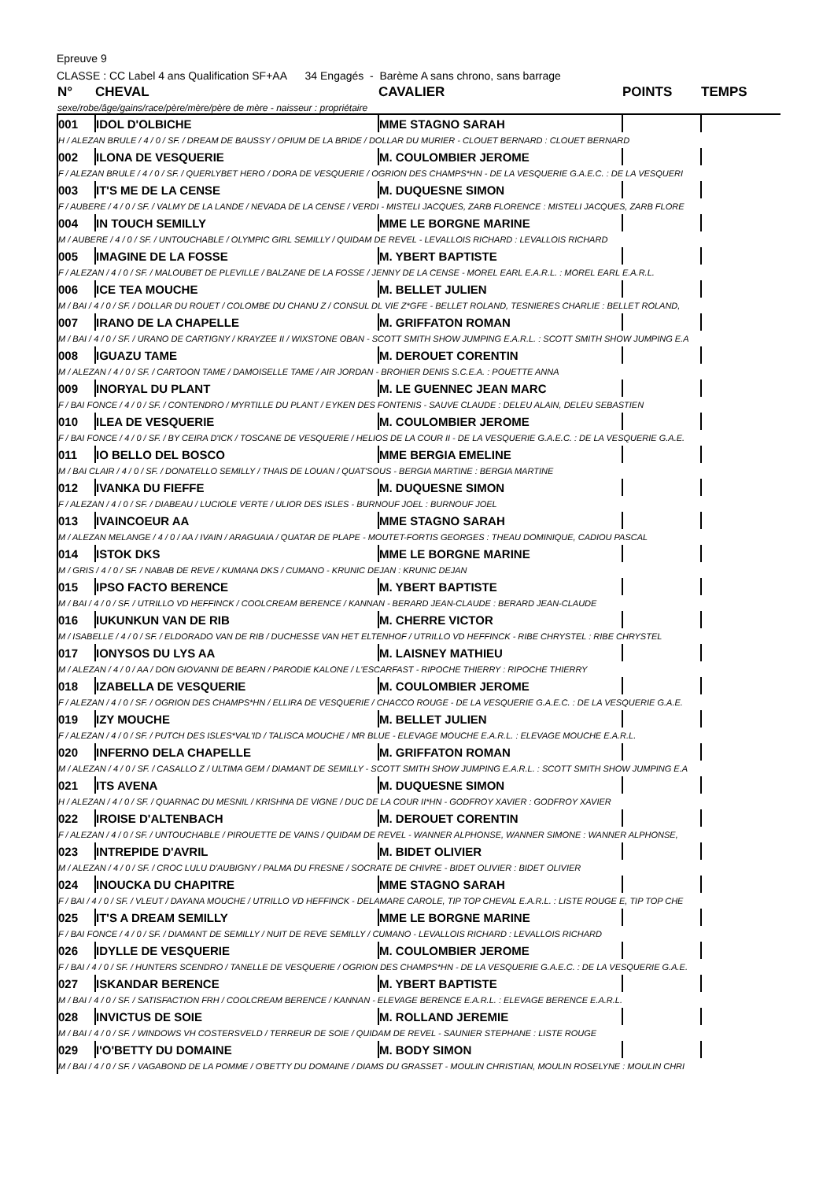Epreuve 9
CLASSE : CC Label 4 ans Qualification SF+AA 34 Engagés - Barème A sans chrono, sans barrage
| N° | CHEVAL | CAVALIER | POINTS | TEMPS |
| --- | --- | --- | --- | --- |
| sexe/robe/âge/gains/race/père/mère/père de mère - naisseur : propriétaire | | | | |
| 001 | IDOL D'OLBICHE | MME STAGNO SARAH | | |
| H / ALEZAN BRULE / 4 / 0 / SF. / DREAM DE BAUSSY / OPIUM DE LA BRIDE / DOLLAR DU MURIER - CLOUET BERNARD : CLOUET BERNARD | | | | |
| 002 | ILONA DE VESQUERIE | M. COULOMBIER JEROME | | |
| F / ALEZAN BRULE / 4 / 0 / SF. / QUERLYBET HERO / DORA DE VESQUERIE / OGRION DES CHAMPS*HN - DE LA VESQUERIE G.A.E.C. : DE LA VESQUERI | | | | |
| 003 | IT'S ME DE LA CENSE | M. DUQUESNE SIMON | | |
| F / AUBERE / 4 / 0 / SF. / VALMY DE LA LANDE / NEVADA DE LA CENSE / VERDI - MISTELI JACQUES, ZARB FLORENCE : MISTELI JACQUES, ZARB FLORE | | | | |
| 004 | IN TOUCH SEMILLY | MME LE BORGNE MARINE | | |
| M / AUBERE / 4 / 0 / SF. / UNTOUCHABLE / OLYMPIC GIRL SEMILLY / QUIDAM DE REVEL - LEVALLOIS RICHARD : LEVALLOIS RICHARD | | | | |
| 005 | IMAGINE DE LA FOSSE | M. YBERT BAPTISTE | | |
| F / ALEZAN / 4 / 0 / SF. / MALOUBET DE PLEVILLE / BALZANE DE LA FOSSE / JENNY DE LA CENSE - MOREL EARL E.A.R.L. : MOREL EARL E.A.R.L. | | | | |
| 006 | ICE TEA MOUCHE | M. BELLET JULIEN | | |
| M / BAI / 4 / 0 / SF. / DOLLAR DU ROUET / COLOMBE DU CHANU Z / CONSUL DL VIE Z*GFE - BELLET ROLAND, TESNIERES CHARLIE : BELLET ROLAND, | | | | |
| 007 | IRANO DE LA CHAPELLE | M. GRIFFATON ROMAN | | |
| M / BAI / 4 / 0 / SF. / URANO DE CARTIGNY / KRAYZEE II / WIXSTONE OBAN - SCOTT SMITH SHOW JUMPING E.A.R.L. : SCOTT SMITH SHOW JUMPING E.A | | | | |
| 008 | IGUAZU TAME | M. DEROUET CORENTIN | | |
| M / ALEZAN / 4 / 0 / SF. / CARTOON TAME / DAMOISELLE TAME / AIR JORDAN - BROHIER DENIS S.C.E.A. : POUETTE ANNA | | | | |
| 009 | INORYAL DU PLANT | M. LE GUENNEC JEAN MARC | | |
| F / BAI FONCE / 4 / 0 / SF. / CONTENDRO / MYRTILLE DU PLANT / EYKEN DES FONTENIS - SAUVE CLAUDE : DELEU ALAIN, DELEU SEBASTIEN | | | | |
| 010 | ILEA DE VESQUERIE | M. COULOMBIER JEROME | | |
| F / BAI FONCE / 4 / 0 / SF. / BY CEIRA D'ICK / TOSCANE DE VESQUERIE / HELIOS DE LA COUR II - DE LA VESQUERIE G.A.E.C. : DE LA VESQUERIE G.A.E. | | | | |
| 011 | IO BELLO DEL BOSCO | MME BERGIA EMELINE | | |
| M / BAI CLAIR / 4 / 0 / SF. / DONATELLO SEMILLY / THAIS DE LOUAN / QUAT'SOUS - BERGIA MARTINE : BERGIA MARTINE | | | | |
| 012 | IVANKA DU FIEFFE | M. DUQUESNE SIMON | | |
| F / ALEZAN / 4 / 0 / SF. / DIABEAU / LUCIOLE VERTE / ULIOR DES ISLES - BURNOUF JOEL : BURNOUF JOEL | | | | |
| 013 | IVAINCOEUR AA | MME STAGNO SARAH | | |
| M / ALEZAN MELANGE / 4 / 0 / AA / IVAIN / ARAGUAIA / QUATAR DE PLAPE - MOUTET-FORTIS GEORGES : THEAU DOMINIQUE, CADIOU PASCAL | | | | |
| 014 | ISTOK DKS | MME LE BORGNE MARINE | | |
| M / GRIS / 4 / 0 / SF. / NABAB DE REVE / KUMANA DKS / CUMANO - KRUNIC DEJAN : KRUNIC DEJAN | | | | |
| 015 | IPSO FACTO BERENCE | M. YBERT BAPTISTE | | |
| M / BAI / 4 / 0 / SF. / UTRILLO VD HEFFINCK / COOLCREAM BERENCE / KANNAN - BERARD JEAN-CLAUDE : BERARD JEAN-CLAUDE | | | | |
| 016 | IUKUNKUN VAN DE RIB | M. CHERRE VICTOR | | |
| M / ISABELLE / 4 / 0 / SF. / ELDORADO VAN DE RIB / DUCHESSE VAN HET ELTENHOF / UTRILLO VD HEFFINCK - RIBE CHRYSTEL : RIBE CHRYSTEL | | | | |
| 017 | IONYSOS DU LYS AA | M. LAISNEY MATHIEU | | |
| M / ALEZAN / 4 / 0 / AA / DON GIOVANNI DE BEARN / PARODIE KALONE / L'ESCARFAST - RIPOCHE THIERRY : RIPOCHE THIERRY | | | | |
| 018 | IZABELLA DE VESQUERIE | M. COULOMBIER JEROME | | |
| F / ALEZAN / 4 / 0 / SF. / OGRION DES CHAMPS*HN / ELLIRA DE VESQUERIE / CHACCO ROUGE - DE LA VESQUERIE G.A.E.C. : DE LA VESQUERIE G.A.E. | | | | |
| 019 | IZY MOUCHE | M. BELLET JULIEN | | |
| F / ALEZAN / 4 / 0 / SF. / PUTCH DES ISLES*VAL'ID / TALISCA MOUCHE / MR BLUE - ELEVAGE MOUCHE E.A.R.L. : ELEVAGE MOUCHE E.A.R.L. | | | | |
| 020 | INFERNO DELA CHAPELLE | M. GRIFFATON ROMAN | | |
| M / ALEZAN / 4 / 0 / SF. / CASALLO Z / ULTIMA GEM / DIAMANT DE SEMILLY - SCOTT SMITH SHOW JUMPING E.A.R.L. : SCOTT SMITH SHOW JUMPING E.A | | | | |
| 021 | ITS AVENA | M. DUQUESNE SIMON | | |
| H / ALEZAN / 4 / 0 / SF. / QUARNAC DU MESNIL / KRISHNA DE VIGNE / DUC DE LA COUR II*HN - GODFROY XAVIER : GODFROY XAVIER | | | | |
| 022 | IROISE D'ALTENBACH | M. DEROUET CORENTIN | | |
| F / ALEZAN / 4 / 0 / SF. / UNTOUCHABLE / PIROUETTE DE VAINS / QUIDAM DE REVEL - WANNER ALPHONSE, WANNER SIMONE : WANNER ALPHONSE, | | | | |
| 023 | INTREPIDE D'AVRIL | M. BIDET OLIVIER | | |
| M / ALEZAN / 4 / 0 / SF. / CROC LULU D'AUBIGNY / PALMA DU FRESNE / SOCRATE DE CHIVRE - BIDET OLIVIER : BIDET OLIVIER | | | | |
| 024 | INOUCKA DU CHAPITRE | MME STAGNO SARAH | | |
| F / BAI / 4 / 0 / SF. / VLEUT / DAYANA MOUCHE / UTRILLO VD HEFFINCK - DELAMARE CAROLE, TIP TOP CHEVAL E.A.R.L. : LISTE ROUGE E, TIP TOP CHE | | | | |
| 025 | IT'S A DREAM SEMILLY | MME LE BORGNE MARINE | | |
| F / BAI FONCE / 4 / 0 / SF. / DIAMANT DE SEMILLY / NUIT DE REVE SEMILLY / CUMANO - LEVALLOIS RICHARD : LEVALLOIS RICHARD | | | | |
| 026 | IDYLLE DE VESQUERIE | M. COULOMBIER JEROME | | |
| F / BAI / 4 / 0 / SF. / HUNTERS SCENDRO / TANELLE DE VESQUERIE / OGRION DES CHAMPS*HN - DE LA VESQUERIE G.A.E.C. : DE LA VESQUERIE G.A.E. | | | | |
| 027 | ISKANDAR BERENCE | M. YBERT BAPTISTE | | |
| M / BAI / 4 / 0 / SF. / SATISFACTION FRH / COOLCREAM BERENCE / KANNAN - ELEVAGE BERENCE E.A.R.L. : ELEVAGE BERENCE E.A.R.L. | | | | |
| 028 | INVICTUS DE SOIE | M. ROLLAND JEREMIE | | |
| M / BAI / 4 / 0 / SF. / WINDOWS VH COSTERSVELD / TERREUR DE SOIE / QUIDAM DE REVEL - SAUNIER STEPHANE : LISTE ROUGE | | | | |
| 029 | I'O'BETTY DU DOMAINE | M. BODY SIMON | | |
| M / BAI / 4 / 0 / SF. / VAGABOND DE LA POMME / O'BETTY DU DOMAINE / DIAMS DU GRASSET - MOULIN CHRISTIAN, MOULIN ROSELYNE : MOULIN CHRI | | | | |